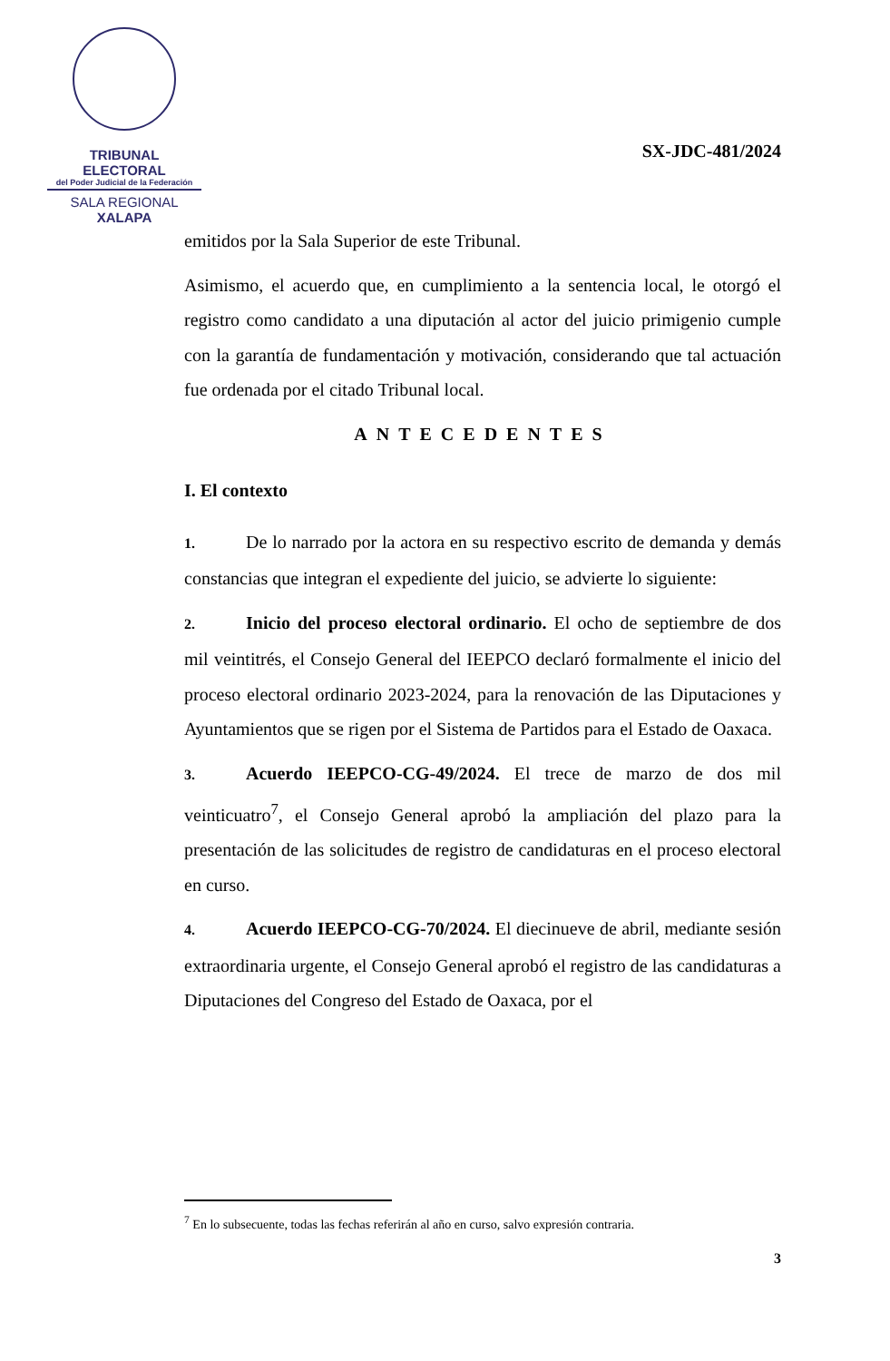TRIBUNAL ELECTORAL
del Poder Judicial de la Federación
SALA REGIONAL
XALAPA
SX-JDC-481/2024
emitidos por la Sala Superior de este Tribunal.
Asimismo, el acuerdo que, en cumplimiento a la sentencia local, le otorgó el registro como candidato a una diputación al actor del juicio primigenio cumple con la garantía de fundamentación y motivación, considerando que tal actuación fue ordenada por el citado Tribunal local.
ANTECEDENTES
I. El contexto
1. De lo narrado por la actora en su respectivo escrito de demanda y demás constancias que integran el expediente del juicio, se advierte lo siguiente:
2. Inicio del proceso electoral ordinario. El ocho de septiembre de dos mil veintitrés, el Consejo General del IEEPCO declaró formalmente el inicio del proceso electoral ordinario 2023-2024, para la renovación de las Diputaciones y Ayuntamientos que se rigen por el Sistema de Partidos para el Estado de Oaxaca.
3. Acuerdo IEEPCO-CG-49/2024. El trece de marzo de dos mil veinticuatro<sup>7</sup>, el Consejo General aprobó la ampliación del plazo para la presentación de las solicitudes de registro de candidaturas en el proceso electoral en curso.
4. Acuerdo IEEPCO-CG-70/2024. El diecinueve de abril, mediante sesión extraordinaria urgente, el Consejo General aprobó el registro de las candidaturas a Diputaciones del Congreso del Estado de Oaxaca, por el
<sup>7</sup> En lo subsecuente, todas las fechas referirán al año en curso, salvo expresión contraria.
3